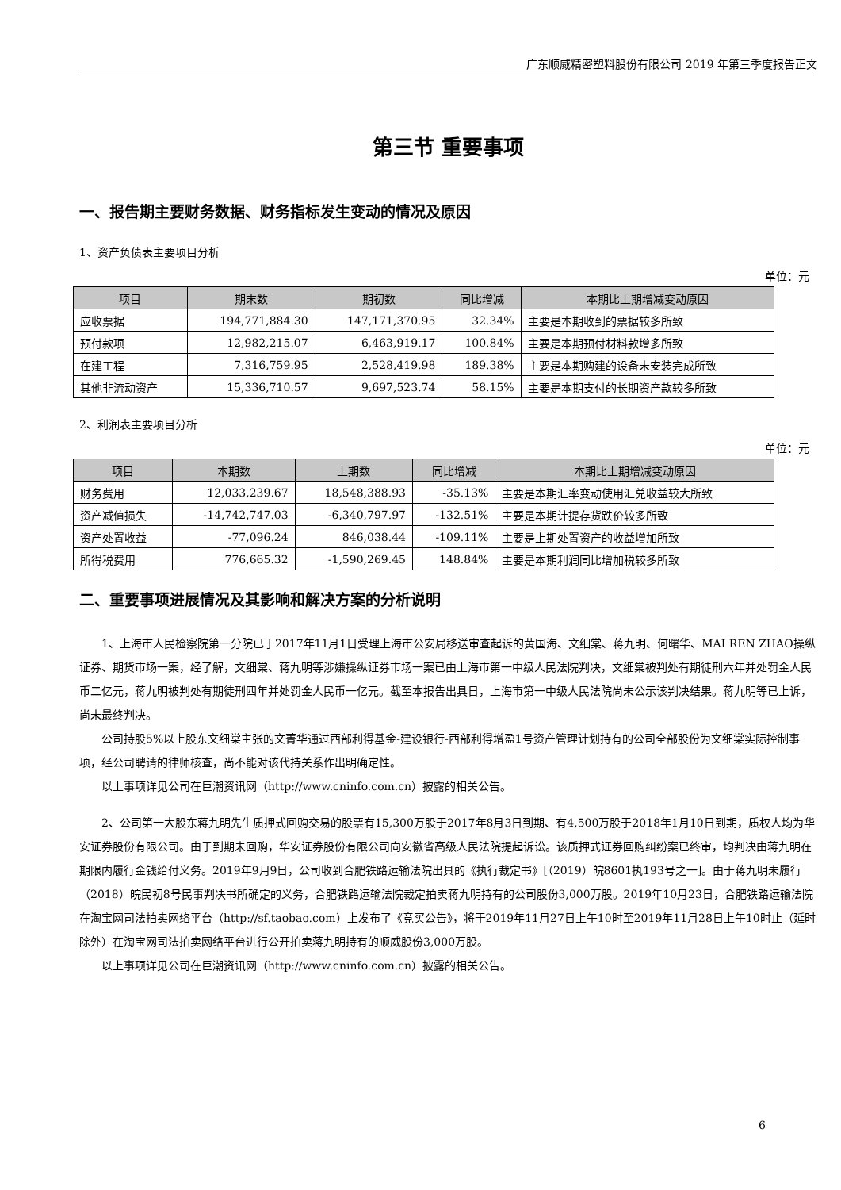广东顺威精密塑料股份有限公司 2019 年第三季度报告正文
第三节 重要事项
一、报告期主要财务数据、财务指标发生变动的情况及原因
1、资产负债表主要项目分析
单位：元
| 项目 | 期末数 | 期初数 | 同比增减 | 本期比上期增减变动原因 |
| --- | --- | --- | --- | --- |
| 应收票据 | 194,771,884.30 | 147,171,370.95 | 32.34% | 主要是本期收到的票据较多所致 |
| 预付款项 | 12,982,215.07 | 6,463,919.17 | 100.84% | 主要是本期预付材料款增多所致 |
| 在建工程 | 7,316,759.95 | 2,528,419.98 | 189.38% | 主要是本期购建的设备未安装完成所致 |
| 其他非流动资产 | 15,336,710.57 | 9,697,523.74 | 58.15% | 主要是本期支付的长期资产款较多所致 |
2、利润表主要项目分析
单位：元
| 项目 | 本期数 | 上期数 | 同比增减 | 本期比上期增减变动原因 |
| --- | --- | --- | --- | --- |
| 财务费用 | 12,033,239.67 | 18,548,388.93 | -35.13% | 主要是本期汇率变动使用汇兑收益较大所致 |
| 资产减值损失 | -14,742,747.03 | -6,340,797.97 | -132.51% | 主要是本期计提存货跌价较多所致 |
| 资产处置收益 | -77,096.24 | 846,038.44 | -109.11% | 主要是上期处置资产的收益增加所致 |
| 所得税费用 | 776,665.32 | -1,590,269.45 | 148.84% | 主要是本期利润同比增加税较多所致 |
二、重要事项进展情况及其影响和解决方案的分析说明
1、上海市人民检察院第一分院已于2017年11月1日受理上海市公安局移送审查起诉的黄国海、文细棠、蒋九明、何曙华、MAI REN ZHAO操纵证券、期货市场一案，经了解，文细棠、蒋九明等涉嫌操纵证券市场一案已由上海市第一中级人民法院判决，文细棠被判处有期徒刑六年并处罚金人民币二亿元，蒋九明被判处有期徒刑四年并处罚金人民币一亿元。截至本报告出具日，上海市第一中级人民法院尚未公示该判决结果。蒋九明等已上诉，尚未最终判决。
公司持股5%以上股东文细棠主张的文菁华通过西部利得基金-建设银行-西部利得增盈1号资产管理计划持有的公司全部股份为文细棠实际控制事项，经公司聘请的律师核查，尚不能对该代持关系作出明确定性。
以上事项详见公司在巨潮资讯网（http://www.cninfo.com.cn）披露的相关公告。
2、公司第一大股东蒋九明先生质押式回购交易的股票有15,300万股于2017年8月3日到期、有4,500万股于2018年1月10日到期，质权人均为华安证券股份有限公司。由于到期未回购，华安证券股份有限公司向安徽省高级人民法院提起诉讼。该质押式证券回购纠纷案已终审，均判决由蒋九明在期限内履行金钱给付义务。2019年9月9日，公司收到合肥铁路运输法院出具的《执行裁定书》[（2019）皖8601执193号之一]。由于蒋九明未履行（2018）皖民初8号民事判决书所确定的义务，合肥铁路运输法院裁定拍卖蒋九明持有的公司股份3,000万股。2019年10月23日，合肥铁路运输法院在淘宝网司法拍卖网络平台（http://sf.taobao.com）上发布了《竞买公告》，将于2019年11月27日上午10时至2019年11月28日上午10时止（延时除外）在淘宝网司法拍卖网络平台进行公开拍卖蒋九明持有的顺威股份3,000万股。
以上事项详见公司在巨潮资讯网（http://www.cninfo.com.cn）披露的相关公告。
6